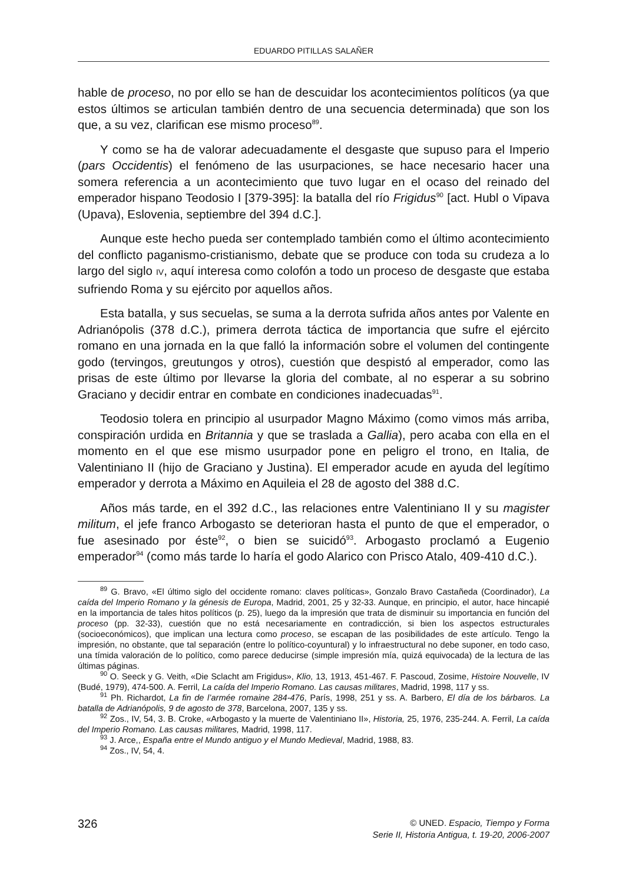EDUARDO PITILLAS SALAÑER
hable de proceso, no por ello se han de descuidar los acontecimientos políticos (ya que estos últimos se articulan también dentro de una secuencia determinada) que son los que, a su vez, clarifican ese mismo proceso<sup>89</sup>.
Y como se ha de valorar adecuadamente el desgaste que supuso para el Imperio (pars Occidentis) el fenómeno de las usurpaciones, se hace necesario hacer una somera referencia a un acontecimiento que tuvo lugar en el ocaso del reinado del emperador hispano Teodosio I [379-395]: la batalla del río Frigidus<sup>90</sup> [act. Hubl o Vipava (Upava), Eslovenia, septiembre del 394 d.C.].
Aunque este hecho pueda ser contemplado también como el último acontecimiento del conflicto paganismo-cristianismo, debate que se produce con toda su crudeza a lo largo del siglo IV, aquí interesa como colofón a todo un proceso de desgaste que estaba sufriendo Roma y su ejército por aquellos años.
Esta batalla, y sus secuelas, se suma a la derrota sufrida años antes por Valente en Adrianópolis (378 d.C.), primera derrota táctica de importancia que sufre el ejército romano en una jornada en la que falló la información sobre el volumen del contingente godo (tervingos, greutungos y otros), cuestión que despistó al emperador, como las prisas de este último por llevarse la gloria del combate, al no esperar a su sobrino Graciano y decidir entrar en combate en condiciones inadecuadas<sup>91</sup>.
Teodosio tolera en principio al usurpador Magno Máximo (como vimos más arriba, conspiración urdida en Britannia y que se traslada a Gallia), pero acaba con ella en el momento en el que ese mismo usurpador pone en peligro el trono, en Italia, de Valentiniano II (hijo de Graciano y Justina). El emperador acude en ayuda del legítimo emperador y derrota a Máximo en Aquileia el 28 de agosto del 388 d.C.
Años más tarde, en el 392 d.C., las relaciones entre Valentiniano II y su magister militum, el jefe franco Arbogasto se deterioran hasta el punto de que el emperador, o fue asesinado por éste<sup>92</sup>, o bien se suicidó<sup>93</sup>. Arbogasto proclamó a Eugenio emperador<sup>94</sup> (como más tarde lo haría el godo Alarico con Prisco Atalo, 409-410 d.C.).
<sup>89</sup> G. Bravo, «El último siglo del occidente romano: claves políticas», Gonzalo Bravo Castañeda (Coordinador), La caída del Imperio Romano y la génesis de Europa, Madrid, 2001, 25 y 32-33. Aunque, en principio, el autor, hace hincapié en la importancia de tales hitos políticos (p. 25), luego da la impresión que trata de disminuir su importancia en función del proceso (pp. 32-33), cuestión que no está necesariamente en contradicción, si bien los aspectos estructurales (socioeconómicos), que implican una lectura como proceso, se escapan de las posibilidades de este artículo. Tengo la impresión, no obstante, que tal separación (entre lo político-coyuntural) y lo infraestructural no debe suponer, en todo caso, una tímida valoración de lo político, como parece deducirse (simple impresión mía, quizá equivocada) de la lectura de las últimas páginas.
<sup>90</sup> O. Seeck y G. Veith, «Die Sclacht am Frigidus», Klio, 13, 1913, 451-467. F. Pascoud, Zosime, Histoire Nouvelle, IV (Budé, 1979), 474-500. A. Ferril, La caída del Imperio Romano. Las causas militares, Madrid, 1998, 117 y ss.
<sup>91</sup> Ph. Richardot, La fin de l’armée romaine 284-476, París, 1998, 251 y ss. A. Barbero, El día de los bárbaros. La batalla de Adrianópolis, 9 de agosto de 378, Barcelona, 2007, 135 y ss.
<sup>92</sup> Zos., IV, 54, 3. B. Croke, «Arbogasto y la muerte de Valentiniano II», Historia, 25, 1976, 235-244. A. Ferril, La caída del Imperio Romano. Las causas militares, Madrid, 1998, 117.
<sup>93</sup> J. Arce,, España entre el Mundo antiguo y el Mundo Medieval, Madrid, 1988, 83.
<sup>94</sup> Zos., IV, 54, 4.
326
© UNED. Espacio, Tiempo y Forma
Serie II, Historia Antigua, t. 19-20, 2006-2007